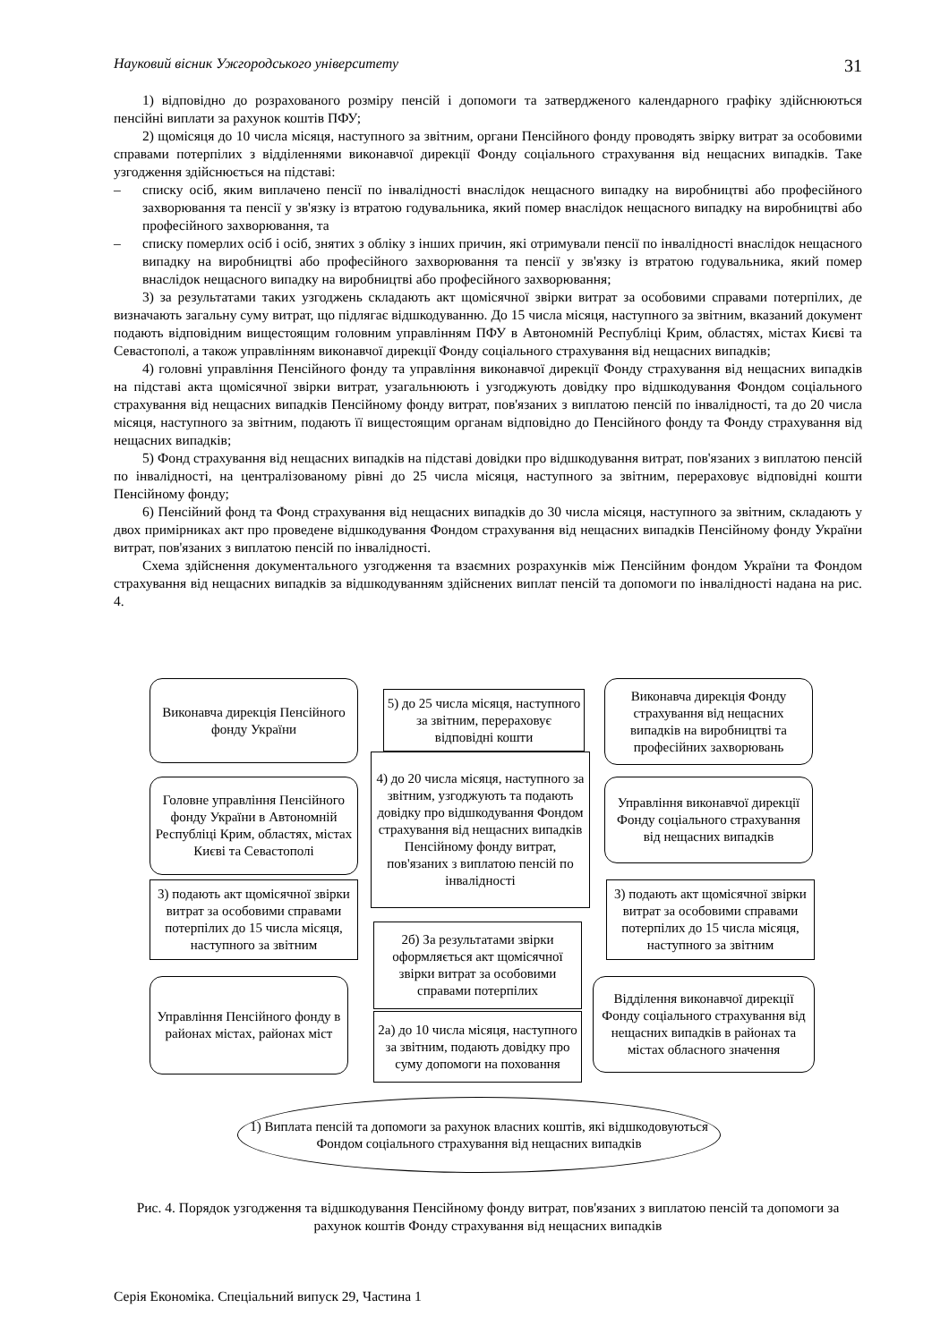Науковий вісник Ужгородського університету 31
1) відповідно до розрахованого розміру пенсій і допомоги та затвердженого календарного графіку здійснюються пенсійні виплати за рахунок коштів ПФУ;
2) щомісяця до 10 числа місяця, наступного за звітним, органи Пенсійного фонду проводять звірку витрат за особовими справами потерпілих з відділеннями виконавчої дирекції Фонду соціального страхування від нещасних випадків. Таке узгодження здійснюється на підставі:
– списку осіб, яким виплачено пенсії по інвалідності внаслідок нещасного випадку на виробництві або професійного захворювання та пенсії у зв'язку із втратою годувальника, який помер внаслідок нещасного випадку на виробництві або професійного захворювання, та
– списку померлих осіб і осіб, знятих з обліку з інших причин, які отримували пенсії по інвалідності внаслідок нещасного випадку на виробництві або професійного захворювання та пенсії у зв'язку із втратою годувальника, який помер внаслідок нещасного випадку на виробництві або професійного захворювання;
3) за результатами таких узгоджень складають акт щомісячної звірки витрат за особовими справами потерпілих, де визначають загальну суму витрат, що підлягає відшкодуванню. До 15 числа місяця, наступного за звітним, вказаний документ подають відповідним вищестоящим головним управлінням ПФУ в Автономній Республіці Крим, областях, містах Києві та Севастополі, а також управлінням виконавчої дирекції Фонду соціального страхування від нещасних випадків;
4) головні управління Пенсійного фонду та управління виконавчої дирекції Фонду страхування від нещасних випадків на підставі акта щомісячної звірки витрат, узагальнюють і узгоджують довідку про відшкодування Фондом соціального страхування від нещасних випадків Пенсійному фонду витрат, пов'язаних з виплатою пенсій по інвалідності, та до 20 числа місяця, наступного за звітним, подають її вищестоящим органам відповідно до Пенсійного фонду та Фонду страхування від нещасних випадків;
5) Фонд страхування від нещасних випадків на підставі довідки про відшкодування витрат, пов'язаних з виплатою пенсій по інвалідності, на централізованому рівні до 25 числа місяця, наступного за звітним, перераховує відповідні кошти Пенсійному фонду;
6) Пенсійний фонд та Фонд страхування від нещасних випадків до 30 числа місяця, наступного за звітним, складають у двох примірниках акт про проведене відшкодування Фондом страхування від нещасних випадків Пенсійному фонду України витрат, пов'язаних з виплатою пенсій по інвалідності.
Схема здійснення документального узгодження та взаємних розрахунків між Пенсійним фондом України та Фондом страхування від нещасних випадків за відшкодуванням здійснених виплат пенсій та допомоги по інвалідності надана на рис. 4.
Виконавча дирекція Пенсійного фонду України
5) до 25 числа місяця, наступного за звітним, перераховує відповідні кошти
Виконавча дирекція Фонду страхування від нещасних випадків на виробництві та професійних захворювань
Головне управління Пенсійного фонду України в Автономній Республіці Крим, областях, містах Києві та Севастополі
4) до 20 числа місяця, наступного за звітним, узгоджують та подають довідку про відшкодування Фондом страхування від нещасних випадків Пенсійному фонду витрат, пов'язаних з виплатою пенсій по інвалідності
Управління виконавчої дирекції Фонду соціального страхування від нещасних випадків
3) подають акт щомісячної звірки витрат за особовими справами потерпілих до 15 числа місяця, наступного за звітним
2б) За результатами звірки оформляється акт щомісячної звірки витрат за особовими справами потерпілих
3) подають акт щомісячної звірки витрат за особовими справами потерпілих до 15 числа місяця, наступного за звітним
Управління Пенсійного фонду в районах містах, районах міст
2а) до 10 числа місяця, наступного за звітним, подають довідку про суму допомоги на поховання
Відділення виконавчої дирекції Фонду соціального страхування від нещасних випадків в районах та містах обласного значення
1) Виплата пенсій та допомоги за рахунок власних коштів, які відшкодовуються Фондом соціального страхування від нещасних випадків
Рис. 4. Порядок узгодження та відшкодування Пенсійному фонду витрат, пов'язаних з виплатою пенсій та допомоги за рахунок коштів Фонду страхування від нещасних випадків
Серія Економіка. Спеціальний випуск 29, Частина 1